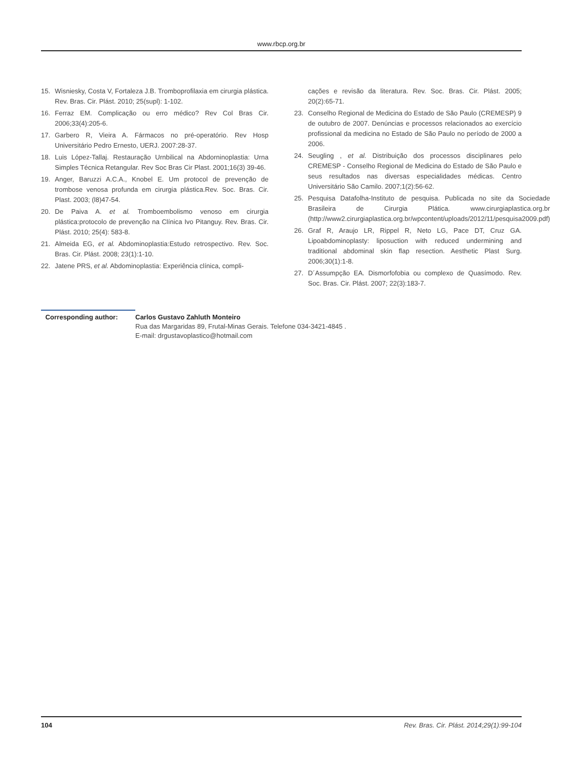www.rbcp.org.br
15. Wisniesky, Costa V, Fortaleza J.B. Tromboprofilaxia em cirurgia plástica. Rev. Bras. Cir. Plást. 2010; 25(supl): 1-102.
16. Ferraz EM. Complicação ou erro médico? Rev Col Bras Cir. 2006;33(4):205-6.
17. Garbero R, Vieira A. Fármacos no pré-operatório. Rev Hosp Universitário Pedro Ernesto, UERJ. 2007:28-37.
18. Luis López-Tallaj. Restauração Urnbilical na Abdorninoplastia: Urna Simples Técnica Retangular. Rev Soc Bras Cir Plast. 2001;16(3) 39-46.
19. Anger, Baruzzi A.C.A., Knobel E. Um protocol de prevenção de trombose venosa profunda em cirurgia plástica.Rev. Soc. Bras. Cir. Plast. 2003; (l8)47-54.
20. De Paiva A. et al. Tromboembolismo venoso em cirurgia plástica:protocolo de prevenção na Clínica Ivo Pitanguy. Rev. Bras. Cir. Plást. 2010; 25(4): 583-8.
21. Almeida EG, et al. Abdominoplastia:Estudo retrospectivo. Rev. Soc. Bras. Cir. Plást. 2008; 23(1):1-10.
22. Jatene PRS, et al. Abdominoplastia: Experiência clínica, compli-
cações e revisão da literatura. Rev. Soc. Bras. Cir. Plást. 2005; 20(2):65-71.
23. Conselho Regional de Medicina do Estado de São Paulo (CREMESP) 9 de outubro de 2007. Denúncias e processos relacionados ao exercício profissional da medicina no Estado de São Paulo no período de 2000 a 2006.
24. Seugling , et al. Distribuição dos processos disciplinares pelo CREMESP - Conselho Regional de Medicina do Estado de São Paulo e seus resultados nas diversas especialidades médicas. Centro Universitário São Camilo. 2007;1(2):56-62.
25. Pesquisa Datafolha-Instituto de pesquisa. Publicada no site da Sociedade Brasileira de Cirurgia Plática. www.cirurgiaplastica.org.br (http://www2.cirurgiaplastica.org.br/wpcontent/uploads/2012/11/pesquisa2009.pdf)
26. Graf R, Araujo LR, Rippel R, Neto LG, Pace DT, Cruz GA. Lipoabdominoplasty: liposuction with reduced undermining and traditional abdominal skin flap resection. Aesthetic Plast Surg. 2006;30(1):1-8.
27. D´Assumpção EA. Dismorfofobia ou complexo de Quasímodo. Rev. Soc. Bras. Cir. Plást. 2007; 22(3):183-7.
Corresponding author: Carlos Gustavo Zahluth Monteiro
Rua das Margaridas 89, Frutal-Minas Gerais. Telefone 034-3421-4845 .
E-mail: drgustavoplastico@hotmail.com
104 Rev. Bras. Cir. Plást. 2014;29(1):99-104